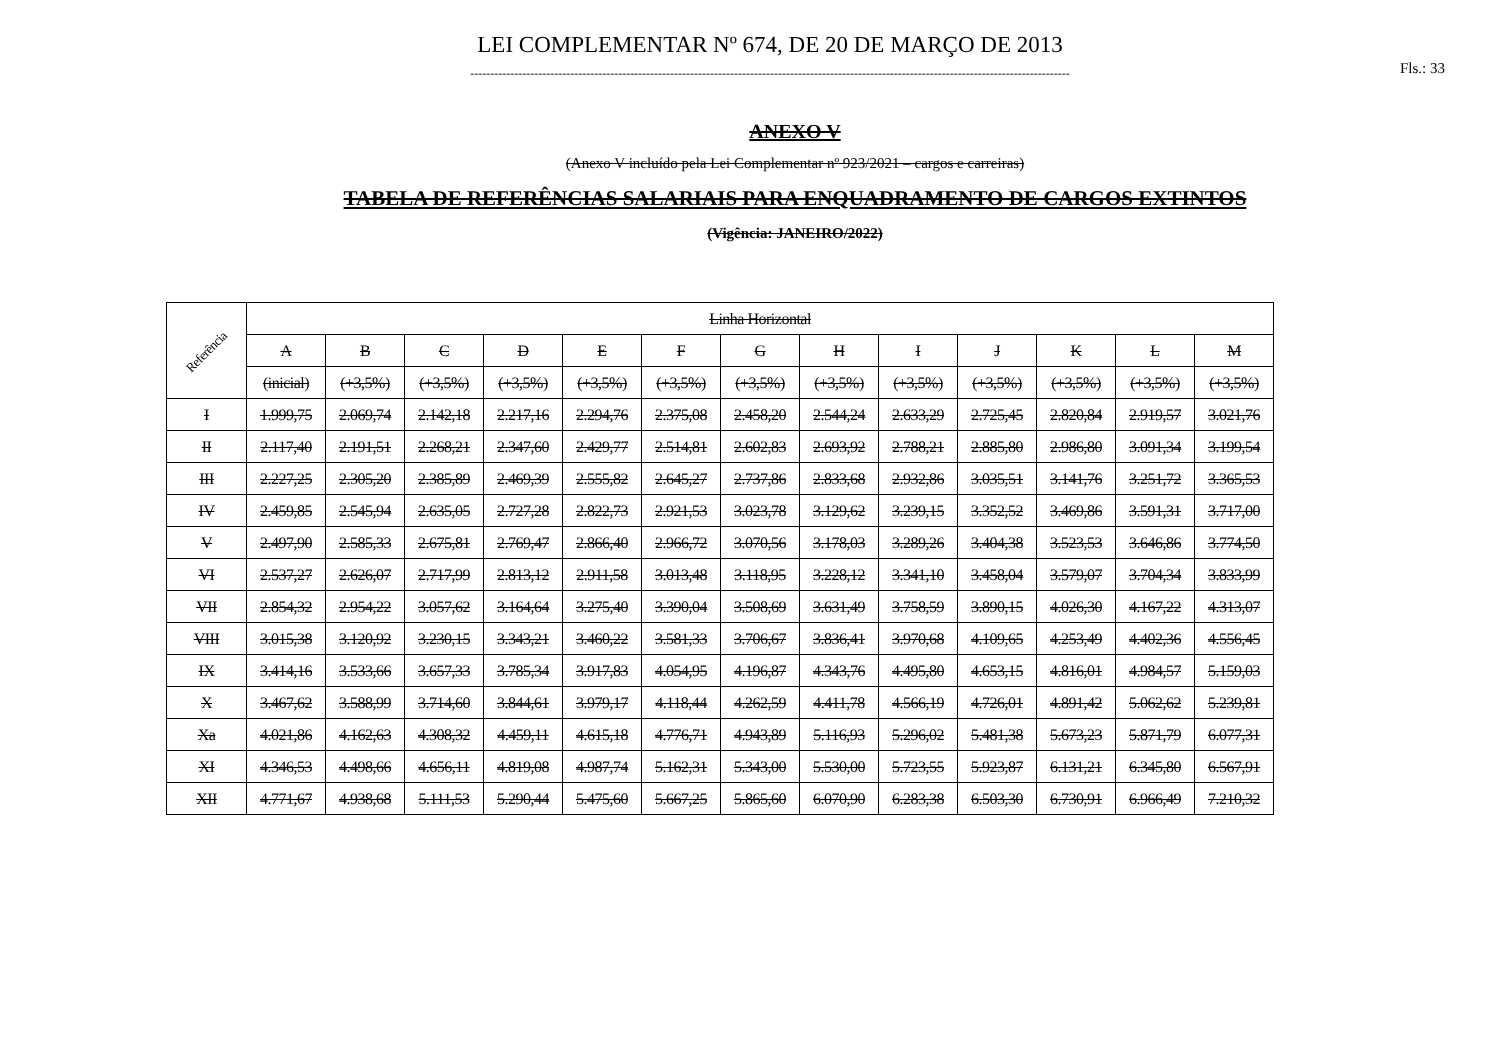LEI COMPLEMENTAR Nº 674, DE 20 DE MARÇO DE 2013
Fls.: 33
------------------------------------------------------------------------------------------------------------------------------------------------------
ANEXO V
(Anexo V incluído pela Lei Complementar nº 923/2021 – cargos e carreiras)
TABELA DE REFERÊNCIAS SALARIAIS PARA ENQUADRAMENTO DE CARGOS EXTINTOS
(Vigência: JANEIRO/2022)
| Referência | Linha Horizontal | | | | | | | | | | | | |
| --- | --- | --- | --- | --- | --- | --- | --- | --- | --- | --- | --- | --- | --- |
| | A | B | C | D | E | F | G | H | I | J | K | L | M |
| | (inicial) | (+3,5%) | (+3,5%) | (+3,5%) | (+3,5%) | (+3,5%) | (+3,5%) | (+3,5%) | (+3,5%) | (+3,5%) | (+3,5%) | (+3,5%) | (+3,5%) |
| I | 1.999,75 | 2.069,74 | 2.142,18 | 2.217,16 | 2.294,76 | 2.375,08 | 2.458,20 | 2.544,24 | 2.633,29 | 2.725,45 | 2.820,84 | 2.919,57 | 3.021,76 |
| II | 2.117,40 | 2.191,51 | 2.268,21 | 2.347,60 | 2.429,77 | 2.514,81 | 2.602,83 | 2.693,92 | 2.788,21 | 2.885,80 | 2.986,80 | 3.091,34 | 3.199,54 |
| III | 2.227,25 | 2.305,20 | 2.385,89 | 2.469,39 | 2.555,82 | 2.645,27 | 2.737,86 | 2.833,68 | 2.932,86 | 3.035,51 | 3.141,76 | 3.251,72 | 3.365,53 |
| IV | 2.459,85 | 2.545,94 | 2.635,05 | 2.727,28 | 2.822,73 | 2.921,53 | 3.023,78 | 3.129,62 | 3.239,15 | 3.352,52 | 3.469,86 | 3.591,31 | 3.717,00 |
| V | 2.497,90 | 2.585,33 | 2.675,81 | 2.769,47 | 2.866,40 | 2.966,72 | 3.070,56 | 3.178,03 | 3.289,26 | 3.404,38 | 3.523,53 | 3.646,86 | 3.774,50 |
| VI | 2.537,27 | 2.626,07 | 2.717,99 | 2.813,12 | 2.911,58 | 3.013,48 | 3.118,95 | 3.228,12 | 3.341,10 | 3.458,04 | 3.579,07 | 3.704,34 | 3.833,99 |
| VII | 2.854,32 | 2.954,22 | 3.057,62 | 3.164,64 | 3.275,40 | 3.390,04 | 3.508,69 | 3.631,49 | 3.758,59 | 3.890,15 | 4.026,30 | 4.167,22 | 4.313,07 |
| VIII | 3.015,38 | 3.120,92 | 3.230,15 | 3.343,21 | 3.460,22 | 3.581,33 | 3.706,67 | 3.836,41 | 3.970,68 | 4.109,65 | 4.253,49 | 4.402,36 | 4.556,45 |
| IX | 3.414,16 | 3.533,66 | 3.657,33 | 3.785,34 | 3.917,83 | 4.054,95 | 4.196,87 | 4.343,76 | 4.495,80 | 4.653,15 | 4.816,01 | 4.984,57 | 5.159,03 |
| X | 3.467,62 | 3.588,99 | 3.714,60 | 3.844,61 | 3.979,17 | 4.118,44 | 4.262,59 | 4.411,78 | 4.566,19 | 4.726,01 | 4.891,42 | 5.062,62 | 5.239,81 |
| Xa | 4.021,86 | 4.162,63 | 4.308,32 | 4.459,11 | 4.615,18 | 4.776,71 | 4.943,89 | 5.116,93 | 5.296,02 | 5.481,38 | 5.673,23 | 5.871,79 | 6.077,31 |
| XI | 4.346,53 | 4.498,66 | 4.656,11 | 4.819,08 | 4.987,74 | 5.162,31 | 5.343,00 | 5.530,00 | 5.723,55 | 5.923,87 | 6.131,21 | 6.345,80 | 6.567,91 |
| XII | 4.771,67 | 4.938,68 | 5.111,53 | 5.290,44 | 5.475,60 | 5.667,25 | 5.865,60 | 6.070,90 | 6.283,38 | 6.503,30 | 6.730,91 | 6.966,49 | 7.210,32 |